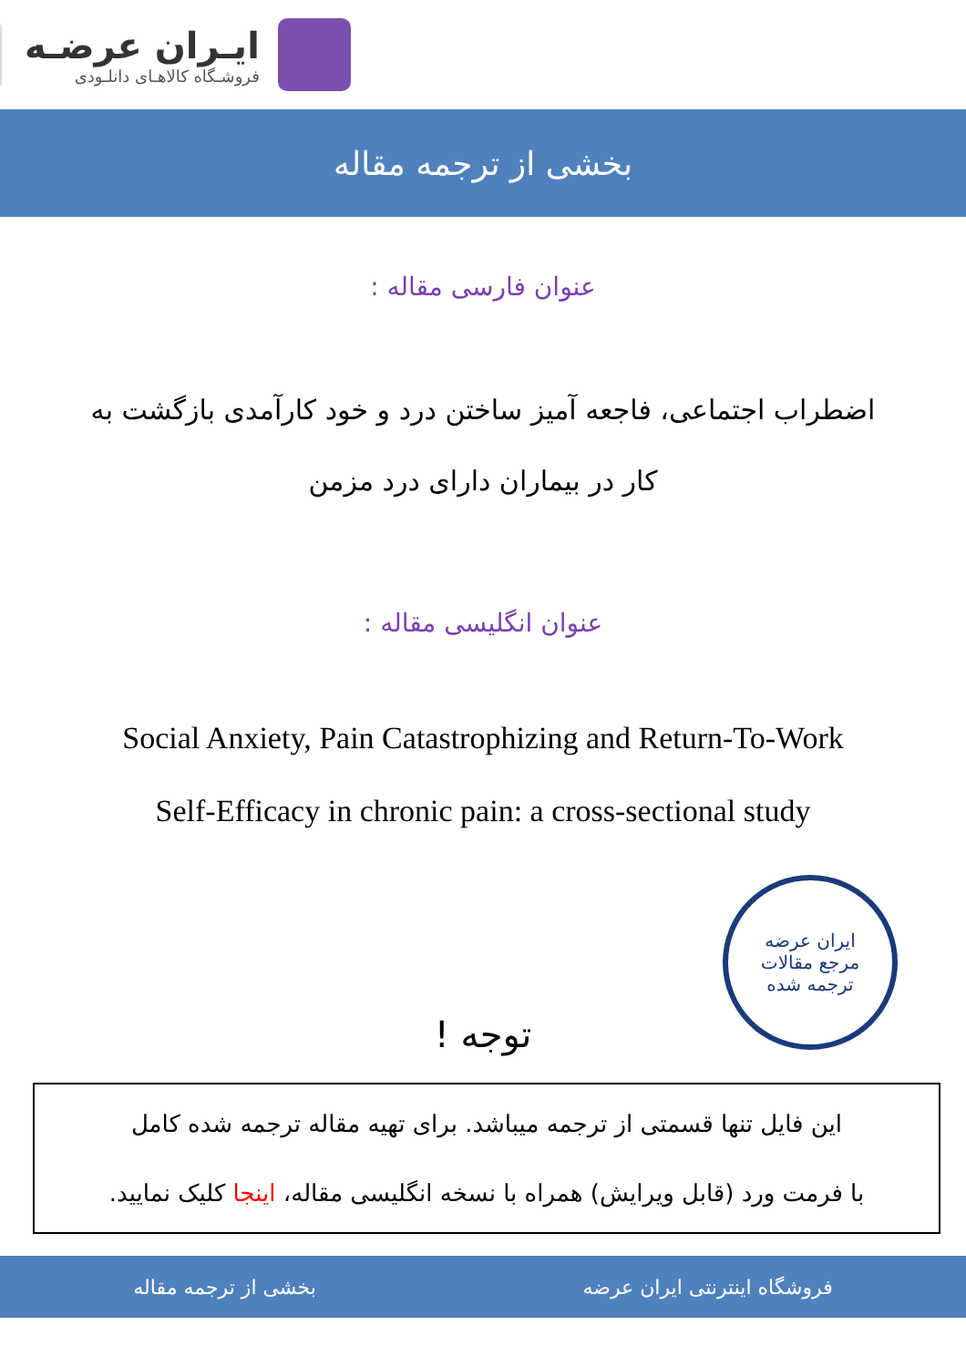ایـران عرضـه
فروشـگاه کالاهـای دانلـودی
بخشی از ترجمه مقاله
عنوان فارسی مقاله :
اضطراب اجتماعی، فاجعه آمیز ساختن درد و خود کارآمدی بازگشت به
کار در بیماران دارای درد مزمن
عنوان انگلیسی مقاله :
Social Anxiety, Pain Catastrophizing and Return-To-Work
Self-Efficacy in chronic pain: a cross-sectional study
ایران عرضه
مرجع مقالات
ترجمه شده
توجه !
این فایل تنها قسمتی از ترجمه میباشد. برای تهیه مقاله ترجمه شده کامل
با فرمت ورد (قابل ویرایش) همراه با نسخه انگلیسی مقاله، اینجا کلیک نمایید.
فروشگاه اینترنتی ایران عرضه بخشی از ترجمه مقاله